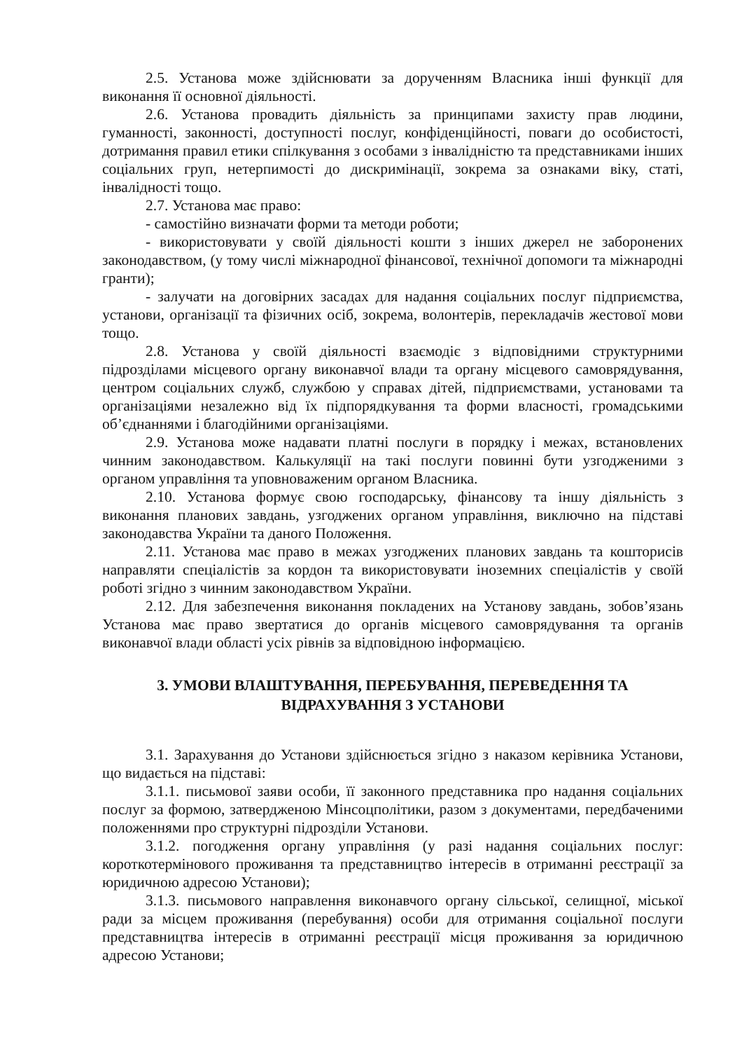2.5. Установа може здійснювати за дорученням Власника інші функції для виконання її основної діяльності.
2.6. Установа провадить діяльність за принципами захисту прав людини, гуманності, законності, доступності послуг, конфіденційності, поваги до особистості, дотримання правил етики спілкування з особами з інвалідністю та представниками інших соціальних груп, нетерпимості до дискримінації, зокрема за ознаками віку, статі, інвалідності тощо.
2.7. Установа має право:
- самостійно визначати форми та методи роботи;
- використовувати у своїй діяльності кошти з інших джерел не заборонених законодавством, (у тому числі міжнародної фінансової, технічної допомоги та міжнародні гранти);
- залучати на договірних засадах для надання соціальних послуг підприємства, установи, організації та фізичних осіб, зокрема, волонтерів, перекладачів жестової мови тощо.
2.8. Установа у своїй діяльності взаємодіє з відповідними структурними підрозділами місцевого органу виконавчої влади та органу місцевого самоврядування, центром соціальних служб, службою у справах дітей, підприємствами, установами та організаціями незалежно від їх підпорядкування та форми власності, громадськими об’єднаннями і благодійними організаціями.
2.9. Установа може надавати платні послуги в порядку і межах, встановлених чинним законодавством. Калькуляції на такі послуги повинні бути узгодженими з органом управління та уповноваженим органом Власника.
2.10. Установа формує свою господарську, фінансову та іншу діяльність з виконання планових завдань, узгоджених органом управління, виключно на підставі законодавства України та даного Положення.
2.11. Установа має право в межах узгоджених планових завдань та кошторисів направляти спеціалістів за кордон та використовувати іноземних спеціалістів у своїй роботі згідно з чинним законодавством України.
2.12. Для забезпечення виконання покладених на Установу завдань, зобов’язань Установа має право звертатися до органів місцевого самоврядування та органів виконавчої влади області усіх рівнів за відповідною інформацією.
3. УМОВИ ВЛАШТУВАННЯ, ПЕРЕБУВАННЯ, ПЕРЕВЕДЕННЯ ТА
ВІДРАХУВАННЯ З УСТАНОВИ
3.1. Зарахування до Установи здійснюється згідно з наказом керівника Установи, що видається на підставі:
3.1.1. письмової заяви особи, її законного представника про надання соціальних послуг за формою, затвердженою Мінсоцполітики, разом з документами, передбаченими положеннями про структурні підрозділи Установи.
3.1.2. погодження органу управління (у разі надання соціальних послуг: короткотермінового проживання та представництво інтересів в отриманні реєстрації за юридичною адресою Установи);
3.1.3. письмового направлення виконавчого органу сільської, селищної, міської ради за місцем проживання (перебування) особи для отримання соціальної послуги представництва інтересів в отриманні реєстрації місця проживання за юридичною адресою Установи;